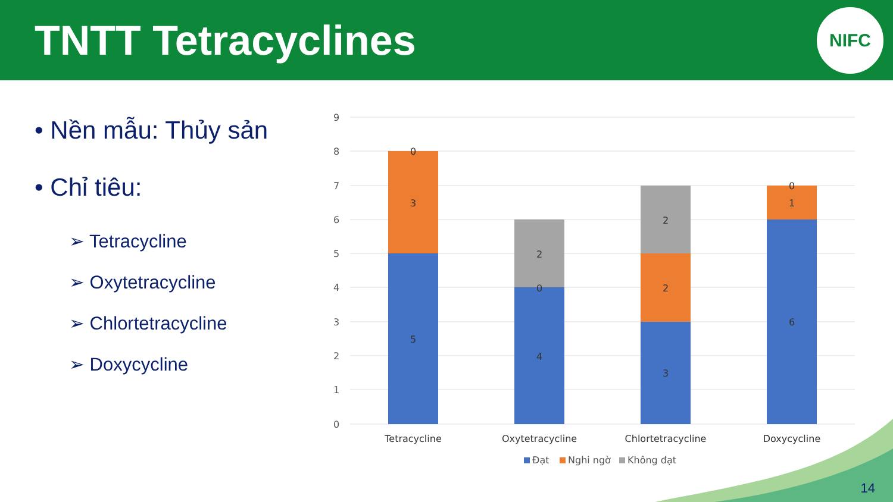TNTT Tetracyclines
NIFC
• Nền mẫu: Thủy sản
• Chỉ tiêu:
➢ Tetracycline
➢ Oxytetracycline
➢ Chlortetracycline
➢ Doxycycline
9
8
7
6
5
4
3
2
1
0
0
3
5
2
0
4
2
2
3
0
1
6
Tetracycline
Oxytetracycline
Chlortetracycline
Doxycycline
Đạt
Nghi ngờ
Không đạt
14